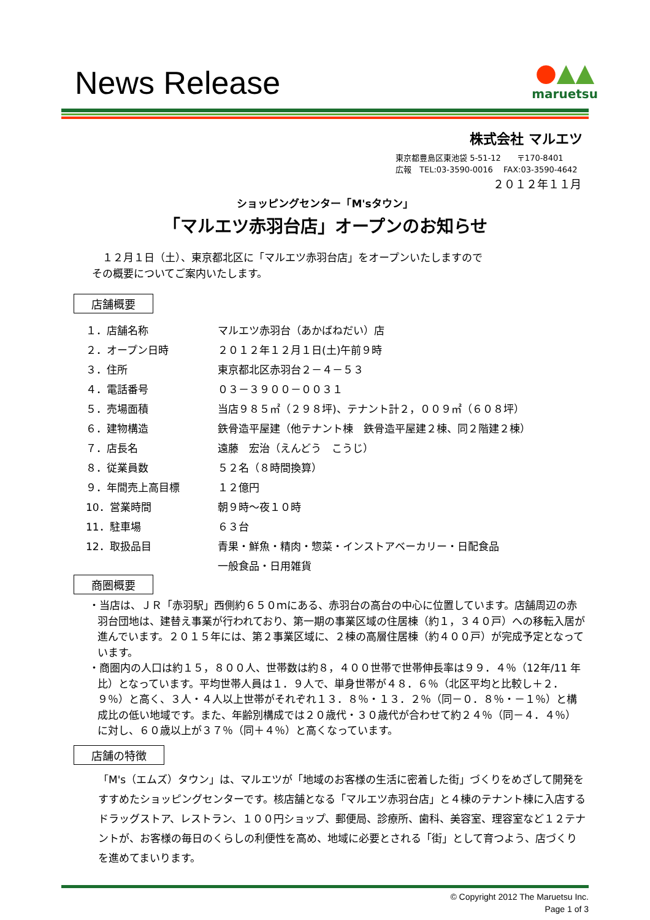News Release
●▲▲
maruetsu
株式会社 マルエツ
東京都豊島区東池袋 5-51-12　　〒170-8401
広報　TEL:03-3590-0016　 FAX:03-3590-4642
２０１２年１１月
ショッピングセンター「M'sタウン」
「マルエツ赤羽台店」オープンのお知らせ
　１２月１日（土）、東京都北区に「マルエツ赤羽台店」をオープンいたしますので
その概要についてご案内いたします。
店舗概要
| １．店舗名称 | マルエツ赤羽台（あかばねだい）店 |
| ２．オープン日時 | ２０１２年１２月１日(土)午前９時 |
| ３．住所 | 東京都北区赤羽台２－４－５３ |
| ４．電話番号 | ０３－３９００－００３１ |
| ５．売場面積 | 当店９８５㎡（２９８坪)、テナント計２，００９㎡（６０８坪） |
| ６．建物構造 | 鉄骨造平屋建（他テナント棟 鉄骨造平屋建２棟、同２階建２棟） |
| ７．店長名 | 遠藤 宏治（えんどう こうじ） |
| ８．従業員数 | ５２名（８時間換算） |
| ９．年間売上高目標 | １２億円 |
| 10．営業時間 | 朝９時～夜１０時 |
| 11．駐車場 | ６３台 |
| 12．取扱品目 | 青果・鮮魚・精肉・惣菜・インストアベーカリー・日配食品 |
| | 一般食品・日用雑貨 |
商圏概要
・当店は、ＪＲ「赤羽駅」西側約６５０ｍにある、赤羽台の高台の中心に位置しています。店舗周辺の赤羽台団地は、建替え事業が行われており、第一期の事業区域の住居棟（約１，３４０戸）への移転入居が進んでいます。２０１５年には、第２事業区域に、２棟の高層住居棟（約４００戸）が完成予定となっています。
・商圏内の人口は約１５，８００人、世帯数は約８，４００世帯で世帯伸長率は９９．４％（12年/11 年比）となっています。平均世帯人員は１．９人で、単身世帯が４８．６％（北区平均と比較し＋２．９％）と高く、３人・４人以上世帯がそれぞれ１３．８％・１３．２％（同－０．８％・－１％）と構成比の低い地域です。また、年齢別構成では２０歳代・３０歳代が合わせて約２４％（同－４．４％）に対し、６０歳以上が３７％（同＋４％）と高くなっています。
店舗の特徴
「M's（エムズ）タウン」は、マルエツが「地域のお客様の生活に密着した街」づくりをめざして開発をすすめたショッピングセンターです。核店舗となる「マルエツ赤羽台店」と４棟のテナント棟に入店するドラッグストア、レストラン、１００円ショップ、郵便局、診療所、歯科、美容室、理容室など１２テナントが、お客様の毎日のくらしの利便性を高め、地域に必要とされる「街」として育つよう、店づくりを進めてまいります。
© Copyright 2012 The Maruetsu Inc.
Page 1 of 3